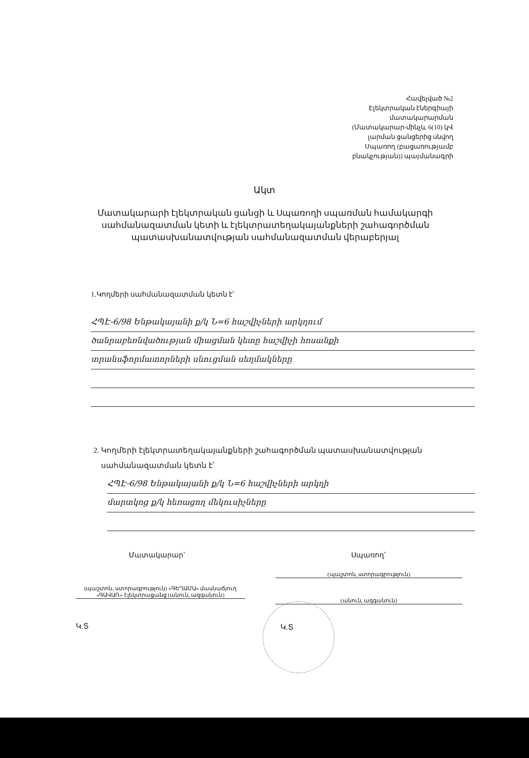Հավելված №2
Էլեկտրական էներգիայի
մատակարարման
(Մատակարար-մինչև 6(10) կՎ
լարման ցանցերից սնվող
Սպառող (բացառությամբ
բնակչության)) պայմանագրի
Ակտ
Մատակարարի էլեկտրական ցանցի և Սպառողի սպառման համակարգի սահմանազատման կետի և էլեկտրատեղակայանքների շահագործման պատասխանատվության սահմանազատման վերաբերյալ
1.Կողմերի սահմանազատման կետն է՝
ՀՊԷ-6/98 Ենթակայանի ք/կ Ն=6 հաշվիչների արկղում
ծանրաբեռնվածության միացման կետը հաշվիչի հոսանքի
տրանսֆորմատորների սնուցման սեղմակները
2. Կողմերի էլեկտրատեղակայանքների շահագործման պատասխանատվության
սահմանազատման կետն է՝
ՀՊԷ-6/98 Ենթակայանի ք/կ Ն=6 հաշվիչների արկղի
մարտկոց ք/կ հեռացող մեկուսիչները
Մատակարար՝ Սպառող՝
(պաշտոն, ստորագրություն) «ԳԵՂԱՄԱ» մասնաճյուղ «ԳԱՎԱՌ» էլեկտրացանց (անուն, ազգանուն)
(պաշտոն, ստորագրություն)
(անուն, ազգանուն)
Կ.Տ Կ.Տ